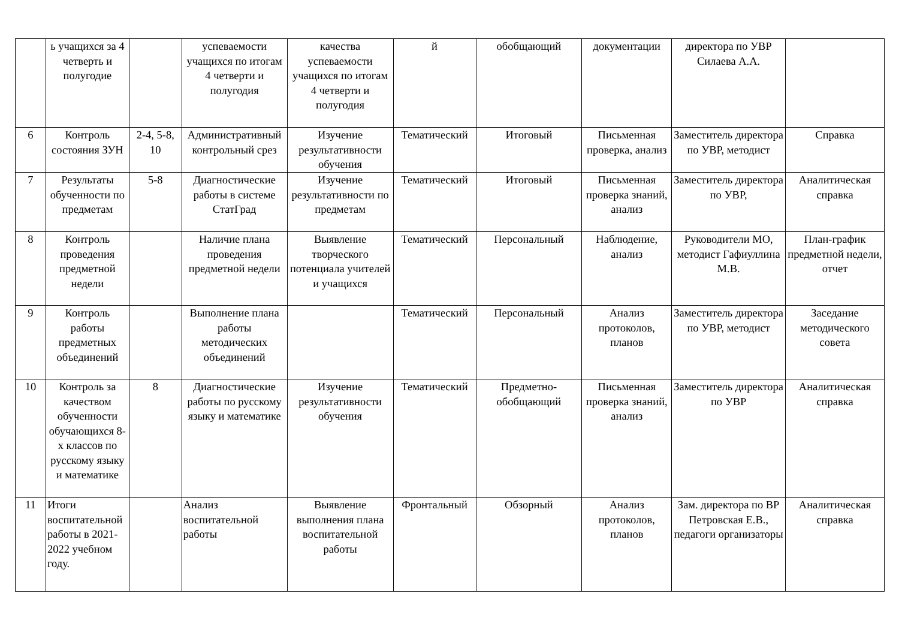| | ь учащихся за 4 четверть и полугодие | | успеваемости учащихся по итогам 4 четверти и полугодия | качества успеваемости учащихся по итогам 4 четверти и полугодия | й | обобщающий | документации | директора по УВР Силаева А.А. | |
| 6 | Контроль состояния ЗУН | 2-4, 5-8, 10 | Административный контрольный срез | Изучение результативности обучения | Тематический | Итоговый | Письменная проверка, анализ | Заместитель директора по УВР, методист | Справка |
| 7 | Результаты обученности по предметам | 5-8 | Диагностические работы в системе СтатГрад | Изучение результативности по предметам | Тематический | Итоговый | Письменная проверка знаний, анализ | Заместитель директора по УВР, | Аналитическая справка |
| 8 | Контроль проведения предметной недели | | Наличие плана проведения предметной недели | Выявление творческого потенциала учителей и учащихся | Тематический | Персональный | Наблюдение, анализ | Руководители МО, методист Гафиуллина М.В. | План-график предметной недели, отчет |
| 9 | Контроль работы предметных объединений | | Выполнение плана работы методических объединений | | Тематический | Персональный | Анализ протоколов, планов | Заместитель директора по УВР, методист | Заседание методического совета |
| 10 | Контроль за качеством обученности обучающихся 8-х классов по русскому языку и математике | 8 | Диагностические работы по русскому языку и математике | Изучение результативности обучения | Тематический | Предметно-обобщающий | Письменная проверка знаний, анализ | Заместитель директора по УВР | Аналитическая справка |
| 11 | Итоги воспитательной работы в 2021-2022 учебном году. | | Анализ воспитательной работы | Выявление выполнения плана воспитательной работы | Фронтальный | Обзорный | Анализ протоколов, планов | Зам. директора по ВР Петровская Е.В., педагоги организаторы | Аналитическая справка |